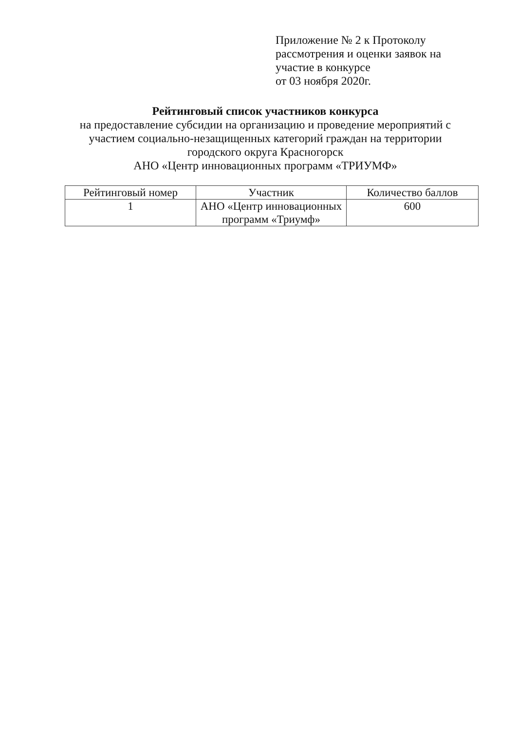Приложение № 2 к Протоколу
рассмотрения и оценки заявок на
участие в конкурсе
от 03 ноября 2020г.
Рейтинговый список участников конкурса
на предоставление субсидии на организацию и проведение мероприятий с участием социально-незащищенных категорий граждан на территории городского округа Красногорск
АНО «Центр инновационных программ «ТРИУМФ»
| Рейтинговый номер | Участник | Количество баллов |
| --- | --- | --- |
| 1 | АНО «Центр инновационных программ «Триумф» | 600 |